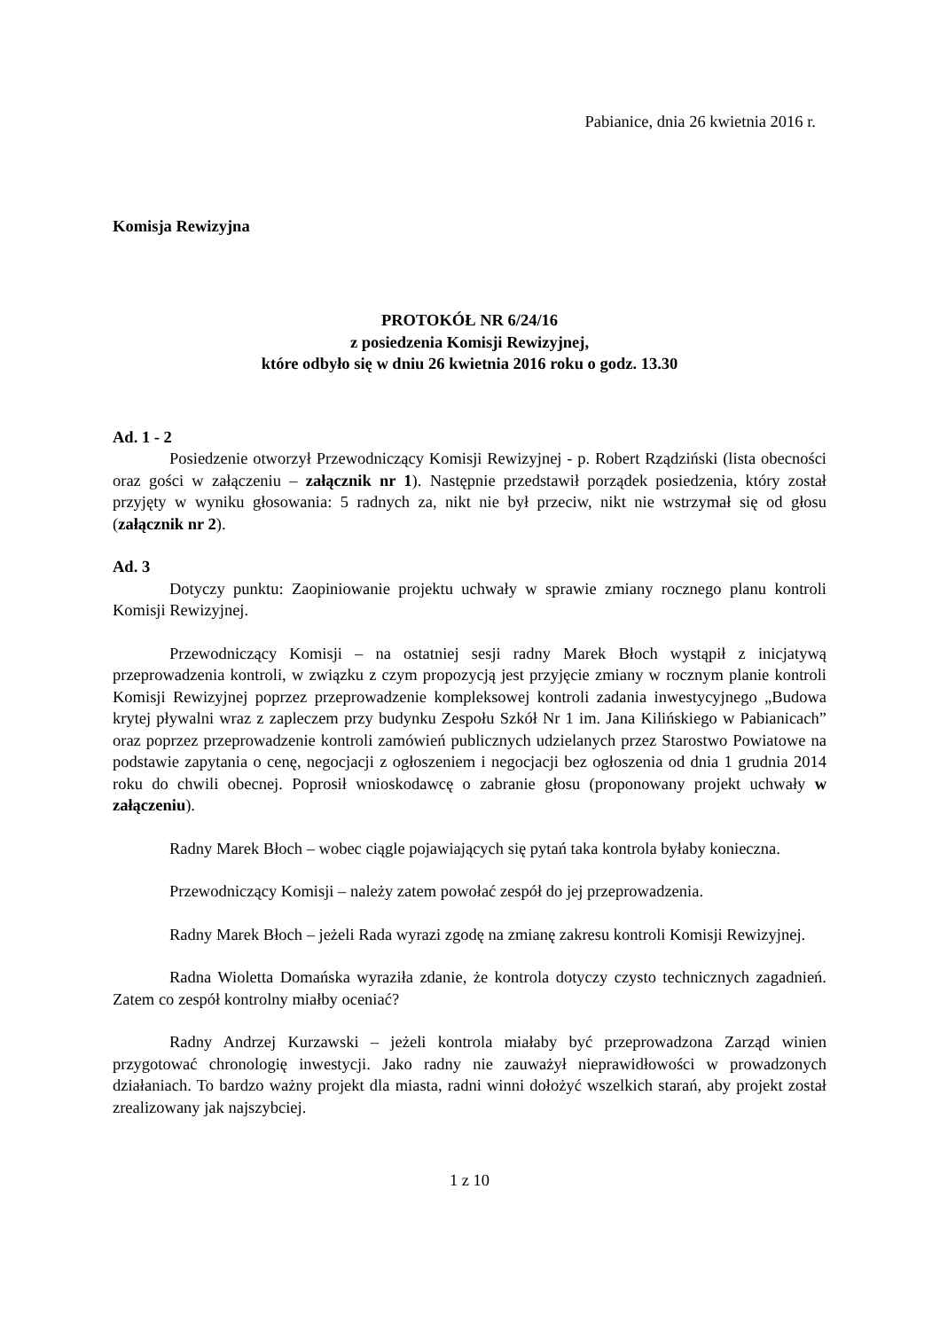Pabianice, dnia 26 kwietnia 2016 r.
Komisja Rewizyjna
PROTOKÓŁ NR 6/24/16
z posiedzenia Komisji Rewizyjnej,
które odbyło się w dniu 26 kwietnia 2016 roku o godz. 13.30
Ad. 1 - 2
Posiedzenie otworzył Przewodniczący Komisji Rewizyjnej - p. Robert Rządziński (lista obecności oraz gości w załączeniu – załącznik nr 1). Następnie przedstawił porządek posiedzenia, który został przyjęty w wyniku głosowania: 5 radnych za, nikt nie był przeciw, nikt nie wstrzymał się od głosu (załącznik nr 2).
Ad. 3
Dotyczy punktu: Zaopiniowanie projektu uchwały w sprawie zmiany rocznego planu kontroli Komisji Rewizyjnej.
Przewodniczący Komisji – na ostatniej sesji radny Marek Błoch wystąpił z inicjatywą przeprowadzenia kontroli, w związku z czym propozycją jest przyjęcie zmiany w rocznym planie kontroli Komisji Rewizyjnej poprzez przeprowadzenie kompleksowej kontroli zadania inwestycyjnego „Budowa krytej pływalni wraz z zapleczem przy budynku Zespołu Szkół Nr 1 im. Jana Kilińskiego w Pabianicach” oraz poprzez przeprowadzenie kontroli zamówień publicznych udzielanych przez Starostwo Powiatowe na podstawie zapytania o cenę, negocjacji z ogłoszeniem i negocjacji bez ogłoszenia od dnia 1 grudnia 2014 roku do chwili obecnej. Poprosił wnioskodawcę o zabranie głosu (proponowany projekt uchwały w załączeniu).
Radny Marek Błoch – wobec ciągle pojawiających się pytań taka kontrola byłaby konieczna.
Przewodniczący Komisji – należy zatem powołać zespół do jej przeprowadzenia.
Radny Marek Błoch – jeżeli Rada wyrazi zgodę na zmianę zakresu kontroli Komisji Rewizyjnej.
Radna Wioletta Domańska wyraziła zdanie, że kontrola dotyczy czysto technicznych zagadnień. Zatem co zespół kontrolny miałby oceniać?
Radny Andrzej Kurzawski – jeżeli kontrola miałaby być przeprowadzona Zarząd winien przygotować chronologię inwestycji. Jako radny nie zauważył nieprawidłowości w prowadzonych działaniach. To bardzo ważny projekt dla miasta, radni winni dołożyć wszelkich starań, aby projekt został zrealizowany jak najszybciej.
1 z 10